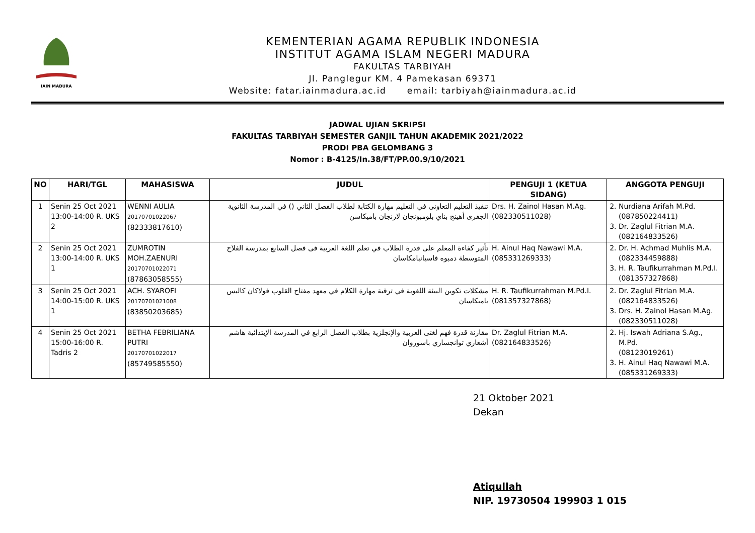IAIN MADURA
KEMENTERIAN AGAMA REPUBLIK INDONESIA
INSTITUT AGAMA ISLAM NEGERI MADURA
FAKULTAS TARBIYAH
Jl. Panglegur KM. 4 Pamekasan 69371
Website: fatar.iainmadura.ac.id email: tarbiyah@iainmadura.ac.id
JADWAL UJIAN SKRIPSI
FAKULTAS TARBIYAH SEMESTER GANJIL TAHUN AKADEMIK 2021/2022
PRODI PBA GELOMBANG 3
Nomor : B-4125/In.38/FT/PP.00.9/10/2021
| NO | HARI/TGL | MAHASISWA | JUDUL | PENGUJI 1 (KETUA SIDANG) | ANGGOTA PENGUJI |
| --- | --- | --- | --- | --- | --- |
| 1 | Senin 25 Oct 2021 13:00-14:00 R. UKS 2 | WENNI AULIA 20170701022067 (82333817610) | تنفيذ التعليم التعاونى في التعليم مهارة الكتابة لطلاب الفصل الثاني () في المدرسة الثانوية الجفرى أهينج بناي بلومبونجان لارنجان باميكاسن | Drs. H. Zainol Hasan M.Ag. (082330511028) | 2. Nurdiana Arifah M.Pd. (087850224411) 3. Dr. Zaglul Fitrian M.A. (082164833526) |
| 2 | Senin 25 Oct 2021 13:00-14:00 R. UKS 1 | ZUMROTIN MOH.ZAENURI 20170701022071 (87863058555) | تأثير كفاءة المعلم على قدرة الطلاب في تعلم اللغة العربية فى فصل السابع بمدرسة الفلاح المتوسطة دمبوه فاسيانبامكاسان | H. Ainul Haq Nawawi M.A. (085331269333) | 2. Dr. H. Achmad Muhlis M.A. (082334459888) 3. H. R. Taufikurrahman M.Pd.I. (081357327868) |
| 3 | Senin 25 Oct 2021 14:00-15:00 R. UKS 1 | ACH. SYAROFI 20170701021008 (83850203685) | مشكلات تكوين البيئة اللغوية في ترقية مهارة الكلام في معهد مفتاح القلوب فولاكان كاليس باميكاسان | H. R. Taufikurrahman M.Pd.I. (081357327868) | 2. Dr. Zaglul Fitrian M.A. (082164833526) 3. Drs. H. Zainol Hasan M.Ag. (082330511028) |
| 4 | Senin 25 Oct 2021 15:00-16:00 R. Tadris 2 | BETHA FEBRILIANA PUTRI 20170701022017 (85749585550) | مقارنة قدرة فهم لغتى العربية والإنجلزية بطلاب الفصل الرابع في المدرسة الإبتدائية هاشم أشعاري توانجساري باسوروان | Dr. Zaglul Fitrian M.A. (082164833526) | 2. Hj. Iswah Adriana S.Ag., M.Pd. (08123019261) 3. H. Ainul Haq Nawawi M.A. (085331269333) |
21 Oktober 2021
Dekan
Atiqullah
NIP. 19730504 199903 1 015